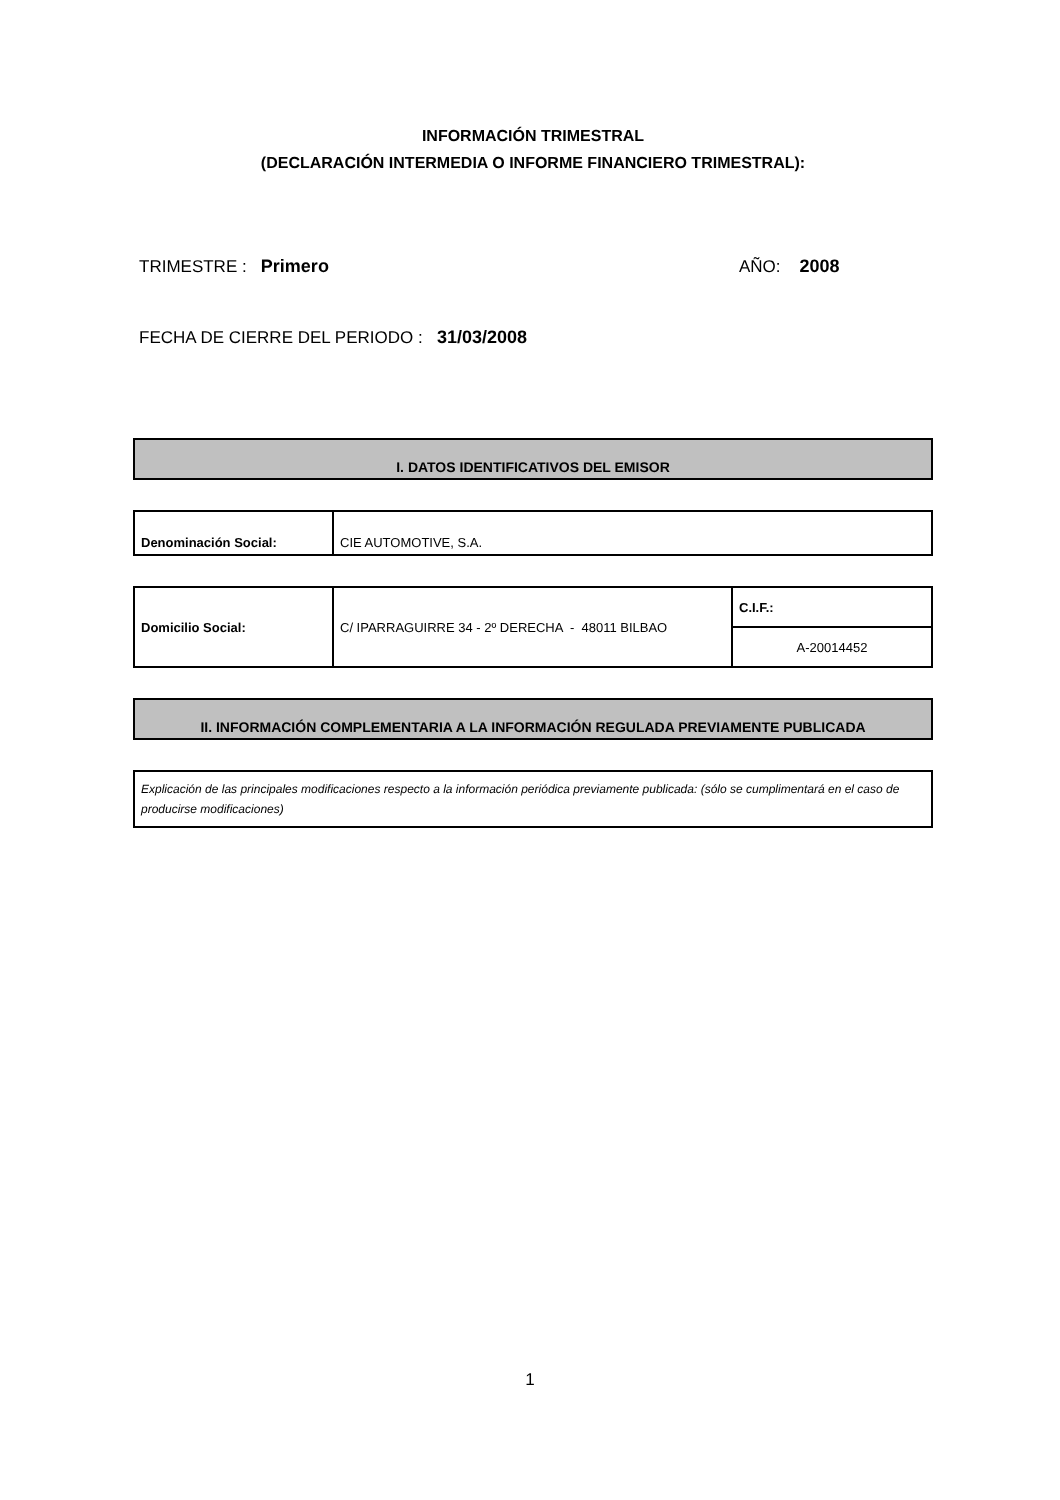INFORMACIÓN TRIMESTRAL
(DECLARACIÓN INTERMEDIA O INFORME FINANCIERO TRIMESTRAL):
TRIMESTRE : Primero AÑO: 2008
FECHA DE CIERRE DEL PERIODO : 31/03/2008
I. DATOS IDENTIFICATIVOS DEL EMISOR
| Denominación Social: | CIE AUTOMOTIVE, S.A. |
| Domicilio Social: | C/ IPARRAGUIRRE 34 - 2º DERECHA - 48011 BILBAO | C.I.F.: |
| | | A-20014452 |
II. INFORMACIÓN COMPLEMENTARIA A LA INFORMACIÓN REGULADA PREVIAMENTE PUBLICADA
| Explicación de las principales modificaciones respecto a la información periódica previamente publicada: (sólo se cumplimentará en el caso de producirse modificaciones) |
1